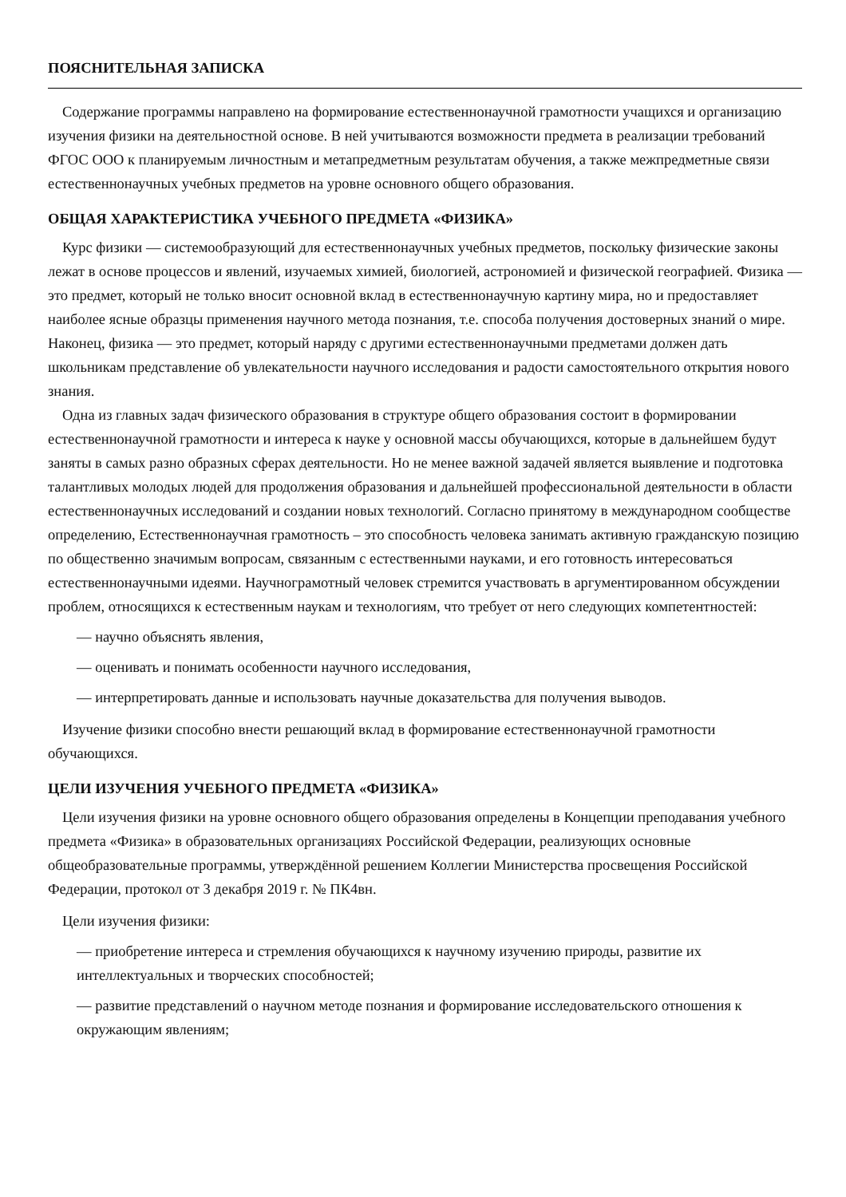ПОЯСНИТЕЛЬНАЯ ЗАПИСКА
Содержание программы направлено на формирование естественнонаучной грамотности учащихся и организацию изучения физики на деятельностной основе. В ней учитываются возможности предмета в реализации требований ФГОС ООО к планируемым личностным и метапредметным результатам обучения, а также межпредметные связи естественнонаучных учебных предметов на уровне основного общего образования.
ОБЩАЯ ХАРАКТЕРИСТИКА УЧЕБНОГО ПРЕДМЕТА «ФИЗИКА»
Курс физики — системообразующий для естественнонаучных учебных предметов, поскольку физические законы лежат в основе процессов и явлений, изучаемых химией, биологией, астрономией и физической географией. Физика — это предмет, который не только вносит основной вклад в естественнонаучную картину мира, но и предоставляет наиболее ясные образцы применения научного метода познания, т.е. способа получения достоверных знаний о мире. Наконец, физика — это предмет, который наряду с другими естественнонаучными предметами должен дать школьникам представление об увлекательности научного исследования и радости самостоятельного открытия нового знания.
Одна из главных задач физического образования в структуре общего образования состоит в формировании естественнонаучной грамотности и интереса к науке у основной массы обучающихся, которые в дальнейшем будут заняты в самых разно образных сферах деятельности. Но не менее важной задачей является выявление и подготовка талантливых молодых людей для продолжения образования и дальнейшей профессиональной деятельности в области естественнонаучных исследований и создании новых технологий. Согласно принятому в международном сообществе определению, Естественнонаучная грамотность – это способность человека занимать активную гражданскую позицию по общественно значимым вопросам, связанным с естественными науками, и его готовность интересоваться естественнонаучными идеями. Научнограмотный человек стремится участвовать в аргументированном обсуждении проблем, относящихся к естественным наукам и технологиям, что требует от него следующих компетентностей:
— научно объяснять явления,
— оценивать и понимать особенности научного исследования,
— интерпретировать данные и использовать научные доказательства для получения выводов.
Изучение физики способно внести решающий вклад в формирование естественнонаучной грамотности обучающихся.
ЦЕЛИ ИЗУЧЕНИЯ УЧЕБНОГО ПРЕДМЕТА «ФИЗИКА»
Цели изучения физики на уровне основного общего образования определены в Концепции преподавания учебного предмета «Физика» в образовательных организациях Российской Федерации, реализующих основные общеобразовательные программы, утверждённой решением Коллегии Министерства просвещения Российской Федерации, протокол от 3 декабря 2019 г. № ПК4вн.
Цели изучения физики:
— приобретение интереса и стремления обучающихся к научному изучению природы, развитие их интеллектуальных и творческих способностей;
— развитие представлений о научном методе познания и формирование исследовательского отношения к окружающим явлениям;